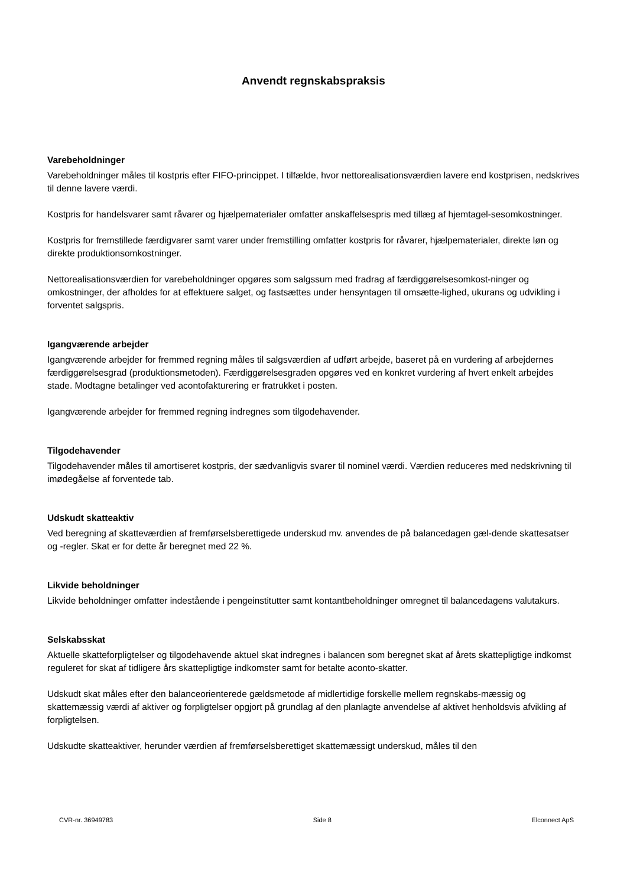Anvendt regnskabspraksis
Varebeholdninger
Varebeholdninger måles til kostpris efter FIFO-princippet. I tilfælde, hvor nettorealisationsværdien lavere end kostprisen, nedskrives til denne lavere værdi.
Kostpris for handelsvarer samt råvarer og hjælpematerialer omfatter anskaffelsespris med tillæg af hjemtagel-sesomkostninger.
Kostpris for fremstillede færdigvarer samt varer under fremstilling omfatter kostpris for råvarer, hjælpematerialer, direkte løn og direkte produktionsomkostninger.
Nettorealisationsværdien for varebeholdninger opgøres som salgssum med fradrag af færdiggørelsesomkost-ninger og omkostninger, der afholdes for at effektuere salget, og fastsættes under hensyntagen til omsætte-lighed, ukurans og udvikling i forventet salgspris.
Igangværende arbejder
Igangværende arbejder for fremmed regning måles til salgsværdien af udført arbejde, baseret på en vurdering af arbejdernes færdiggørelsesgrad (produktionsmetoden). Færdiggørelsesgraden opgøres ved en konkret vurdering af hvert enkelt arbejdes stade. Modtagne betalinger ved acontofakturering er fratrukket i posten.
Igangværende arbejder for fremmed regning indregnes som tilgodehavender.
Tilgodehavender
Tilgodehavender måles til amortiseret kostpris, der sædvanligvis svarer til nominel værdi. Værdien reduceres med nedskrivning til imødegåelse af forventede tab.
Udskudt skatteaktiv
Ved beregning af skatteværdien af fremførselsberettigede underskud mv. anvendes de på balancedagen gæl-dende skattesatser og -regler. Skat er for dette år beregnet med 22 %.
Likvide beholdninger
Likvide beholdninger omfatter indestående i pengeinstitutter samt kontantbeholdninger omregnet til balancedagens valutakurs.
Selskabsskat
Aktuelle skatteforpligtelser og tilgodehavende aktuel skat indregnes i balancen som beregnet skat af årets skattepligtige indkomst reguleret for skat af tidligere års skattepligtige indkomster samt for betalte aconto-skatter.
Udskudt skat måles efter den balanceorienterede gældsmetode af midlertidige forskelle mellem regnskabs-mæssig og skattemæssig værdi af aktiver og forpligtelser opgjort på grundlag af den planlagte anvendelse af aktivet henholdsvis afvikling af forpligtelsen.
Udskudte skatteaktiver, herunder værdien af fremførselsberettiget skattemæssigt underskud, måles til den
CVR-nr. 36949783 Side 8 Elconnect ApS